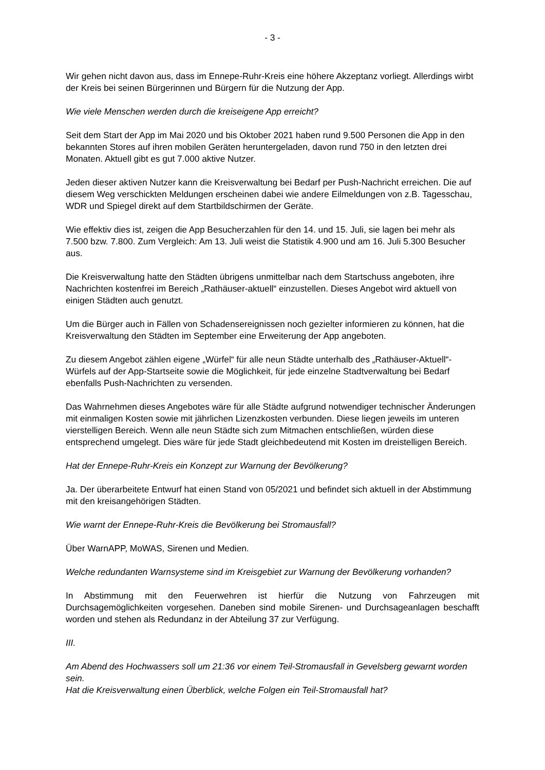- 3 -
Wir gehen nicht davon aus, dass im Ennepe-Ruhr-Kreis eine höhere Akzeptanz vorliegt. Allerdings wirbt der Kreis bei seinen Bürgerinnen und Bürgern für die Nutzung der App.
Wie viele Menschen werden durch die kreiseigene App erreicht?
Seit dem Start der App im Mai 2020 und bis Oktober 2021 haben rund 9.500 Personen die App in den bekannten Stores auf ihren mobilen Geräten heruntergeladen, davon rund 750 in den letzten drei Monaten. Aktuell gibt es gut 7.000 aktive Nutzer.
Jeden dieser aktiven Nutzer kann die Kreisverwaltung bei Bedarf per Push-Nachricht erreichen. Die auf diesem Weg verschickten Meldungen erscheinen dabei wie andere Eilmeldungen von z.B. Tagesschau, WDR und Spiegel direkt auf dem Startbildschirmen der Geräte.
Wie effektiv dies ist, zeigen die App Besucherzahlen für den 14. und 15. Juli, sie lagen bei mehr als 7.500 bzw. 7.800. Zum Vergleich: Am 13. Juli weist die Statistik 4.900 und am 16. Juli 5.300 Besucher aus.
Die Kreisverwaltung hatte den Städten übrigens unmittelbar nach dem Startschuss angeboten, ihre Nachrichten kostenfrei im Bereich „Rathäuser-aktuell“ einzustellen. Dieses Angebot wird aktuell von einigen Städten auch genutzt.
Um die Bürger auch in Fällen von Schadensereignissen noch gezielter informieren zu können, hat die Kreisverwaltung den Städten im September eine Erweiterung der App angeboten.
Zu diesem Angebot zählen eigene „Würfel“ für alle neun Städte unterhalb des „Rathäuser-Aktuell“-Würfels auf der App-Startseite sowie die Möglichkeit, für jede einzelne Stadtverwaltung bei Bedarf ebenfalls Push-Nachrichten zu versenden.
Das Wahrnehmen dieses Angebotes wäre für alle Städte aufgrund notwendiger technischer Änderungen mit einmaligen Kosten sowie mit jährlichen Lizenzkosten verbunden. Diese liegen jeweils im unteren vierstelligen Bereich. Wenn alle neun Städte sich zum Mitmachen entschließen, würden diese entsprechend umgelegt. Dies wäre für jede Stadt gleichbedeutend mit Kosten im dreistelligen Bereich.
Hat der Ennepe-Ruhr-Kreis ein Konzept zur Warnung der Bevölkerung?
Ja. Der überarbeitete Entwurf hat einen Stand von 05/2021 und befindet sich aktuell in der Abstimmung mit den kreisangehörigen Städten.
Wie warnt der Ennepe-Ruhr-Kreis die Bevölkerung bei Stromausfall?
Über WarnAPP, MoWAS, Sirenen und Medien.
Welche redundanten Warnsysteme sind im Kreisgebiet zur Warnung der Bevölkerung vorhanden?
In Abstimmung mit den Feuerwehren ist hierfür die Nutzung von Fahrzeugen mit Durchsagemöglichkeiten vorgesehen. Daneben sind mobile Sirenen- und Durchsageanlagen beschafft worden und stehen als Redundanz in der Abteilung 37 zur Verfügung.
III.
Am Abend des Hochwassers soll um 21:36 vor einem Teil-Stromausfall in Gevelsberg gewarnt worden sein.
Hat die Kreisverwaltung einen Überblick, welche Folgen ein Teil-Stromausfall hat?